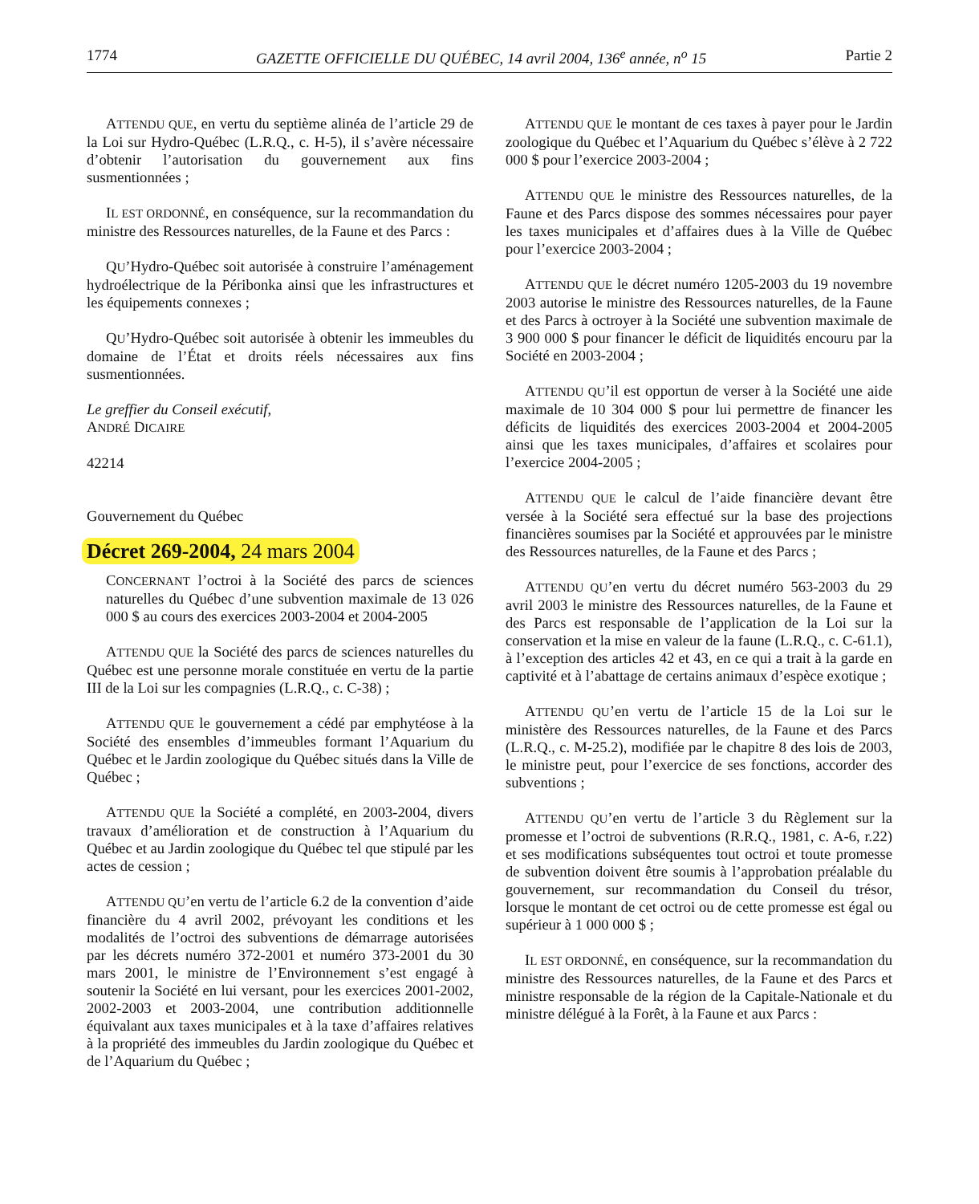1774 GAZETTE OFFICIELLE DU QUÉBEC, 14 avril 2004, 136<sup>e</sup> année, n<sup>o</sup> 15 Partie 2
ATTENDU QUE, en vertu du septième alinéa de l’article 29 de la Loi sur Hydro-Québec (L.R.Q., c. H-5), il s’avère nécessaire d’obtenir l’autorisation du gouvernement aux fins susmentionnées ;
IL EST ORDONNÉ, en conséquence, sur la recommandation du ministre des Ressources naturelles, de la Faune et des Parcs :
QU’Hydro-Québec soit autorisée à construire l’aménagement hydroélectrique de la Péribonka ainsi que les infrastructures et les équipements connexes ;
QU’Hydro-Québec soit autorisée à obtenir les immeubles du domaine de l’État et droits réels nécessaires aux fins susmentionnées.
Le greffier du Conseil exécutif,
ANDRÉ DICAIRE
42214
Gouvernement du Québec
Décret 269-2004, 24 mars 2004
CONCERNANT l’octroi à la Société des parcs de sciences naturelles du Québec d’une subvention maximale de 13 026 000 $ au cours des exercices 2003-2004 et 2004-2005
ATTENDU QUE la Société des parcs de sciences naturelles du Québec est une personne morale constituée en vertu de la partie III de la Loi sur les compagnies (L.R.Q., c. C-38) ;
ATTENDU QUE le gouvernement a cédé par emphytéose à la Société des ensembles d’immeubles formant l’Aquarium du Québec et le Jardin zoologique du Québec situés dans la Ville de Québec ;
ATTENDU QUE la Société a complété, en 2003-2004, divers travaux d’amélioration et de construction à l’Aquarium du Québec et au Jardin zoologique du Québec tel que stipulé par les actes de cession ;
ATTENDU QU’en vertu de l’article 6.2 de la convention d’aide financière du 4 avril 2002, prévoyant les conditions et les modalités de l’octroi des subventions de démarrage autorisées par les décrets numéro 372-2001 et numéro 373-2001 du 30 mars 2001, le ministre de l’Environnement s’est engagé à soutenir la Société en lui versant, pour les exercices 2001-2002, 2002-2003 et 2003-2004, une contribution additionnelle équivalant aux taxes municipales et à la taxe d’affaires relatives à la propriété des immeubles du Jardin zoologique du Québec et de l’Aquarium du Québec ;
ATTENDU QUE le montant de ces taxes à payer pour le Jardin zoologique du Québec et l’Aquarium du Québec s’élève à 2 722 000 $ pour l’exercice 2003-2004 ;
ATTENDU QUE le ministre des Ressources naturelles, de la Faune et des Parcs dispose des sommes nécessaires pour payer les taxes municipales et d’affaires dues à la Ville de Québec pour l’exercice 2003-2004 ;
ATTENDU QUE le décret numéro 1205-2003 du 19 novembre 2003 autorise le ministre des Ressources naturelles, de la Faune et des Parcs à octroyer à la Société une subvention maximale de 3 900 000 $ pour financer le déficit de liquidités encouru par la Société en 2003-2004 ;
ATTENDU QU’il est opportun de verser à la Société une aide maximale de 10 304 000 $ pour lui permettre de financer les déficits de liquidités des exercices 2003-2004 et 2004-2005 ainsi que les taxes municipales, d’affaires et scolaires pour l’exercice 2004-2005 ;
ATTENDU QUE le calcul de l’aide financière devant être versée à la Société sera effectué sur la base des projections financières soumises par la Société et approuvées par le ministre des Ressources naturelles, de la Faune et des Parcs ;
ATTENDU QU’en vertu du décret numéro 563-2003 du 29 avril 2003 le ministre des Ressources naturelles, de la Faune et des Parcs est responsable de l’application de la Loi sur la conservation et la mise en valeur de la faune (L.R.Q., c. C-61.1), à l’exception des articles 42 et 43, en ce qui a trait à la garde en captivité et à l’abattage de certains animaux d’espèce exotique ;
ATTENDU QU’en vertu de l’article 15 de la Loi sur le ministère des Ressources naturelles, de la Faune et des Parcs (L.R.Q., c. M-25.2), modifiée par le chapitre 8 des lois de 2003, le ministre peut, pour l’exercice de ses fonctions, accorder des subventions ;
ATTENDU QU’en vertu de l’article 3 du Règlement sur la promesse et l’octroi de subventions (R.R.Q., 1981, c. A-6, r.22) et ses modifications subséquentes tout octroi et toute promesse de subvention doivent être soumis à l’approbation préalable du gouvernement, sur recommandation du Conseil du trésor, lorsque le montant de cet octroi ou de cette promesse est égal ou supérieur à 1 000 000 $ ;
IL EST ORDONNÉ, en conséquence, sur la recommandation du ministre des Ressources naturelles, de la Faune et des Parcs et ministre responsable de la région de la Capitale-Nationale et du ministre délégué à la Forêt, à la Faune et aux Parcs :